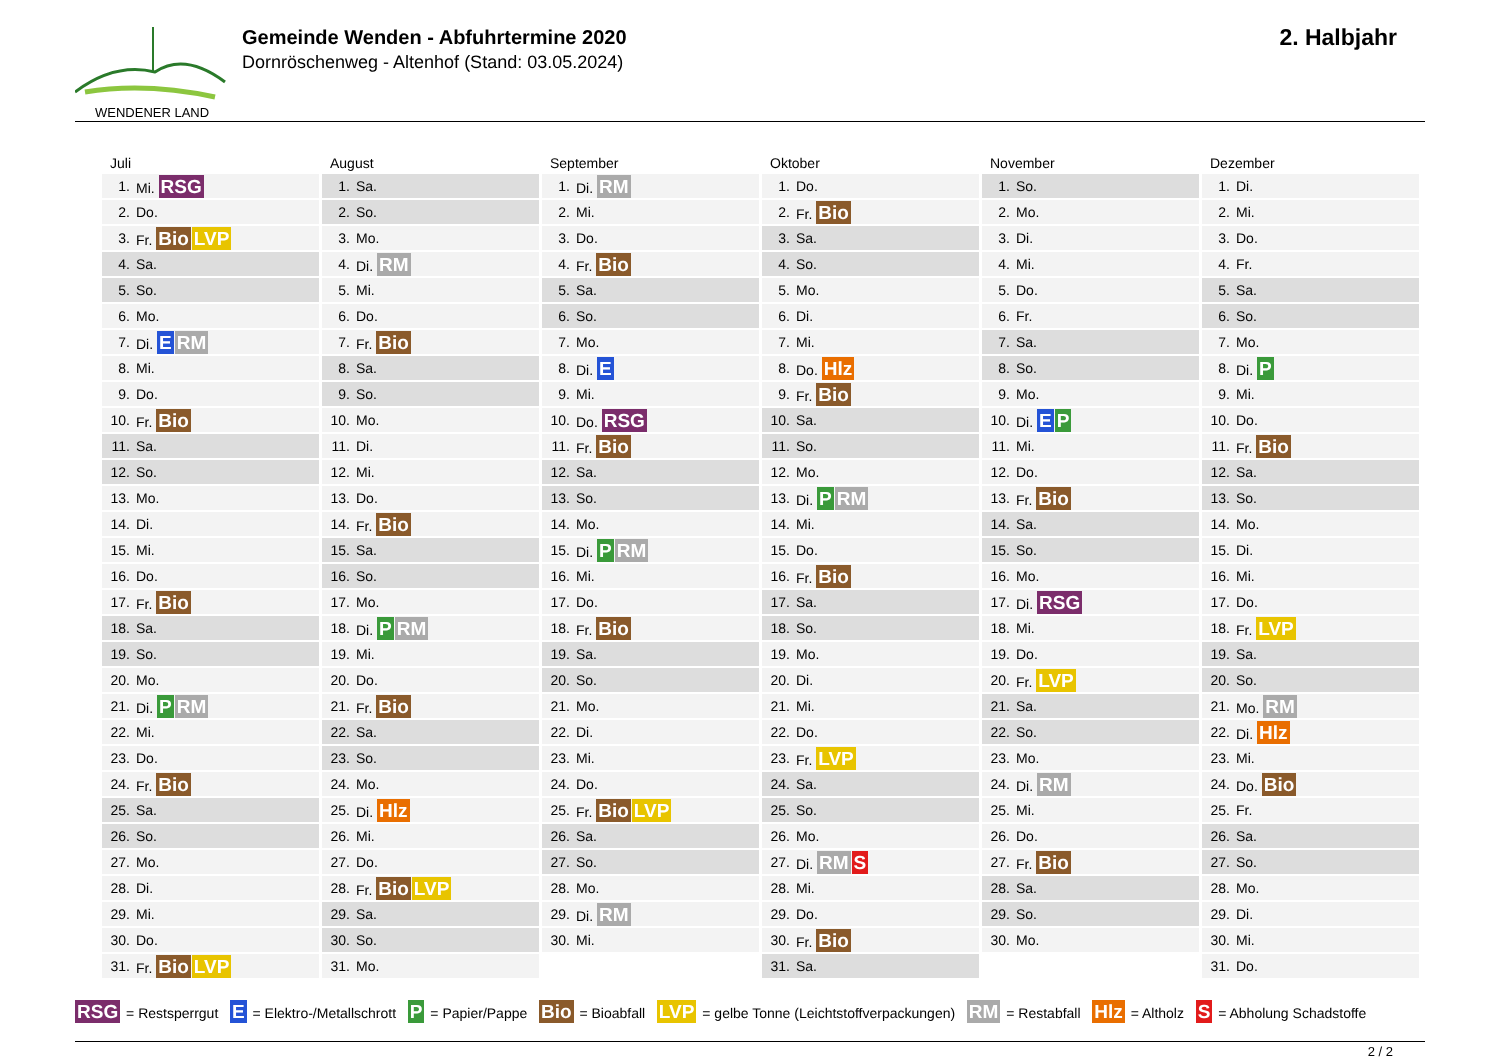WENDENER LAND
Gemeinde Wenden - Abfuhrtermine 2020
Dornröschenweg - Altenhof (Stand: 03.05.2024)
2. Halbjahr
Juli
| 1. | Mi. RSG |
| 2. | Do. |
| 3. | Fr. Bio LVP |
| 4. | Sa. |
| 5. | So. |
| 6. | Mo. |
| 7. | Di. E RM |
| 8. | Mi. |
| 9. | Do. |
| 10. | Fr. Bio |
| 11. | Sa. |
| 12. | So. |
| 13. | Mo. |
| 14. | Di. |
| 15. | Mi. |
| 16. | Do. |
| 17. | Fr. Bio |
| 18. | Sa. |
| 19. | So. |
| 20. | Mo. |
| 21. | Di. P RM |
| 22. | Mi. |
| 23. | Do. |
| 24. | Fr. Bio |
| 25. | Sa. |
| 26. | So. |
| 27. | Mo. |
| 28. | Di. |
| 29. | Mi. |
| 30. | Do. |
| 31. | Fr. Bio LVP |
August
| 1. | Sa. |
| 2. | So. |
| 3. | Mo. |
| 4. | Di. RM |
| 5. | Mi. |
| 6. | Do. |
| 7. | Fr. Bio |
| 8. | Sa. |
| 9. | So. |
| 10. | Mo. |
| 11. | Di. |
| 12. | Mi. |
| 13. | Do. |
| 14. | Fr. Bio |
| 15. | Sa. |
| 16. | So. |
| 17. | Mo. |
| 18. | Di. P RM |
| 19. | Mi. |
| 20. | Do. |
| 21. | Fr. Bio |
| 22. | Sa. |
| 23. | So. |
| 24. | Mo. |
| 25. | Di. Hlz |
| 26. | Mi. |
| 27. | Do. |
| 28. | Fr. Bio LVP |
| 29. | Sa. |
| 30. | So. |
| 31. | Mo. |
September
| 1. | Di. RM |
| 2. | Mi. |
| 3. | Do. |
| 4. | Fr. Bio |
| 5. | Sa. |
| 6. | So. |
| 7. | Mo. |
| 8. | Di. E |
| 9. | Mi. |
| 10. | Do. RSG |
| 11. | Fr. Bio |
| 12. | Sa. |
| 13. | So. |
| 14. | Mo. |
| 15. | Di. P RM |
| 16. | Mi. |
| 17. | Do. |
| 18. | Fr. Bio |
| 19. | Sa. |
| 20. | So. |
| 21. | Mo. |
| 22. | Di. |
| 23. | Mi. |
| 24. | Do. |
| 25. | Fr. Bio LVP |
| 26. | Sa. |
| 27. | So. |
| 28. | Mo. |
| 29. | Di. RM |
| 30. | Mi. |
Oktober
| 1. | Do. |
| 2. | Fr. Bio |
| 3. | Sa. |
| 4. | So. |
| 5. | Mo. |
| 6. | Di. |
| 7. | Mi. |
| 8. | Do. Hlz |
| 9. | Fr. Bio |
| 10. | Sa. |
| 11. | So. |
| 12. | Mo. |
| 13. | Di. P RM |
| 14. | Mi. |
| 15. | Do. |
| 16. | Fr. Bio |
| 17. | Sa. |
| 18. | So. |
| 19. | Mo. |
| 20. | Di. |
| 21. | Mi. |
| 22. | Do. |
| 23. | Fr. LVP |
| 24. | Sa. |
| 25. | So. |
| 26. | Mo. |
| 27. | Di. RM S |
| 28. | Mi. |
| 29. | Do. |
| 30. | Fr. Bio |
| 31. | Sa. |
November
| 1. | So. |
| 2. | Mo. |
| 3. | Di. |
| 4. | Mi. |
| 5. | Do. |
| 6. | Fr. |
| 7. | Sa. |
| 8. | So. |
| 9. | Mo. |
| 10. | Di. E P |
| 11. | Mi. |
| 12. | Do. |
| 13. | Fr. Bio |
| 14. | Sa. |
| 15. | So. |
| 16. | Mo. |
| 17. | Di. RSG |
| 18. | Mi. |
| 19. | Do. |
| 20. | Fr. LVP |
| 21. | Sa. |
| 22. | So. |
| 23. | Mo. |
| 24. | Di. RM |
| 25. | Mi. |
| 26. | Do. |
| 27. | Fr. Bio |
| 28. | Sa. |
| 29. | So. |
| 30. | Mo. |
Dezember
| 1. | Di. |
| 2. | Mi. |
| 3. | Do. |
| 4. | Fr. |
| 5. | Sa. |
| 6. | So. |
| 7. | Mo. |
| 8. | Di. P |
| 9. | Mi. |
| 10. | Do. |
| 11. | Fr. Bio |
| 12. | Sa. |
| 13. | So. |
| 14. | Mo. |
| 15. | Di. |
| 16. | Mi. |
| 17. | Do. |
| 18. | Fr. LVP |
| 19. | Sa. |
| 20. | So. |
| 21. | Mo. RM |
| 22. | Di. Hlz |
| 23. | Mi. |
| 24. | Do. Bio |
| 25. | Fr. |
| 26. | Sa. |
| 27. | So. |
| 28. | Mo. |
| 29. | Di. |
| 30. | Mi. |
| 31. | Do. |
RSG = Restsperrgut E = Elektro-/Metallschrott P = Papier/Pappe Bio = Bioabfall LVP = gelbe Tonne (Leichtstoffverpackungen) RM = Restabfall Hlz = Altholz S = Abholung Schadstoffe
2 / 2